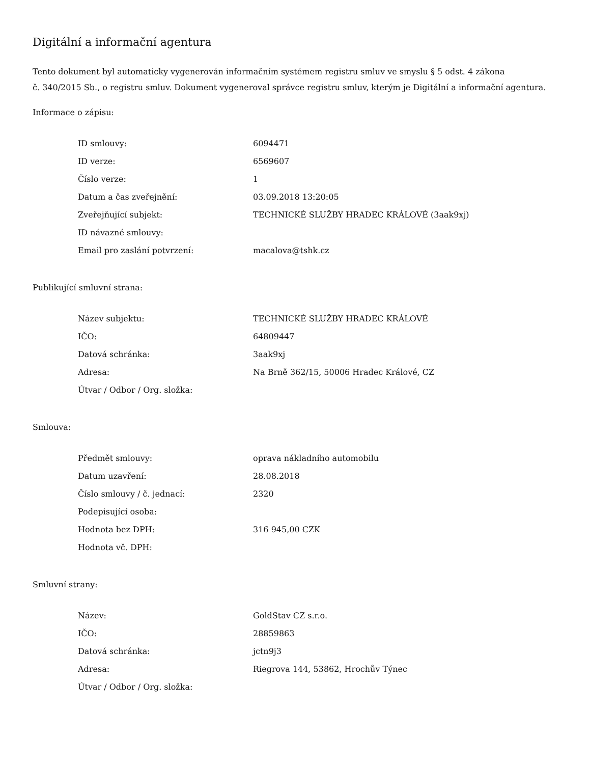Digitální a informační agentura
Tento dokument byl automaticky vygenerován informačním systémem registru smluv ve smyslu § 5 odst. 4 zákona
č. 340/2015 Sb., o registru smluv. Dokument vygeneroval správce registru smluv, kterým je Digitální a informační agentura.
Informace o zápisu:
| ID smlouvy: | 6094471 |
| ID verze: | 6569607 |
| Číslo verze: | 1 |
| Datum a čas zveřejnění: | 03.09.2018 13:20:05 |
| Zveřejňující subjekt: | TECHNICKÉ SLUŽBY HRADEC KRÁLOVÉ (3aak9xj) |
| ID návazné smlouvy: | |
| Email pro zaslání potvrzení: | macalova@tshk.cz |
Publikující smluvní strana:
| Název subjektu: | TECHNICKÉ SLUŽBY HRADEC KRÁLOVÉ |
| IČO: | 64809447 |
| Datová schránka: | 3aak9xj |
| Adresa: | Na Brně 362/15, 50006 Hradec Králové, CZ |
| Útvar / Odbor / Org. složka: | |
Smlouva:
| Předmět smlouvy: | oprava nákladního automobilu |
| Datum uzavření: | 28.08.2018 |
| Číslo smlouvy / č. jednací: | 2320 |
| Podepisující osoba: | |
| Hodnota bez DPH: | 316 945,00 CZK |
| Hodnota vč. DPH: | |
Smluvní strany:
| Název: | GoldStav CZ s.r.o. |
| IČO: | 28859863 |
| Datová schránka: | jctn9j3 |
| Adresa: | Riegrova 144, 53862, Hrochův Týnec |
| Útvar / Odbor / Org. složka: | |